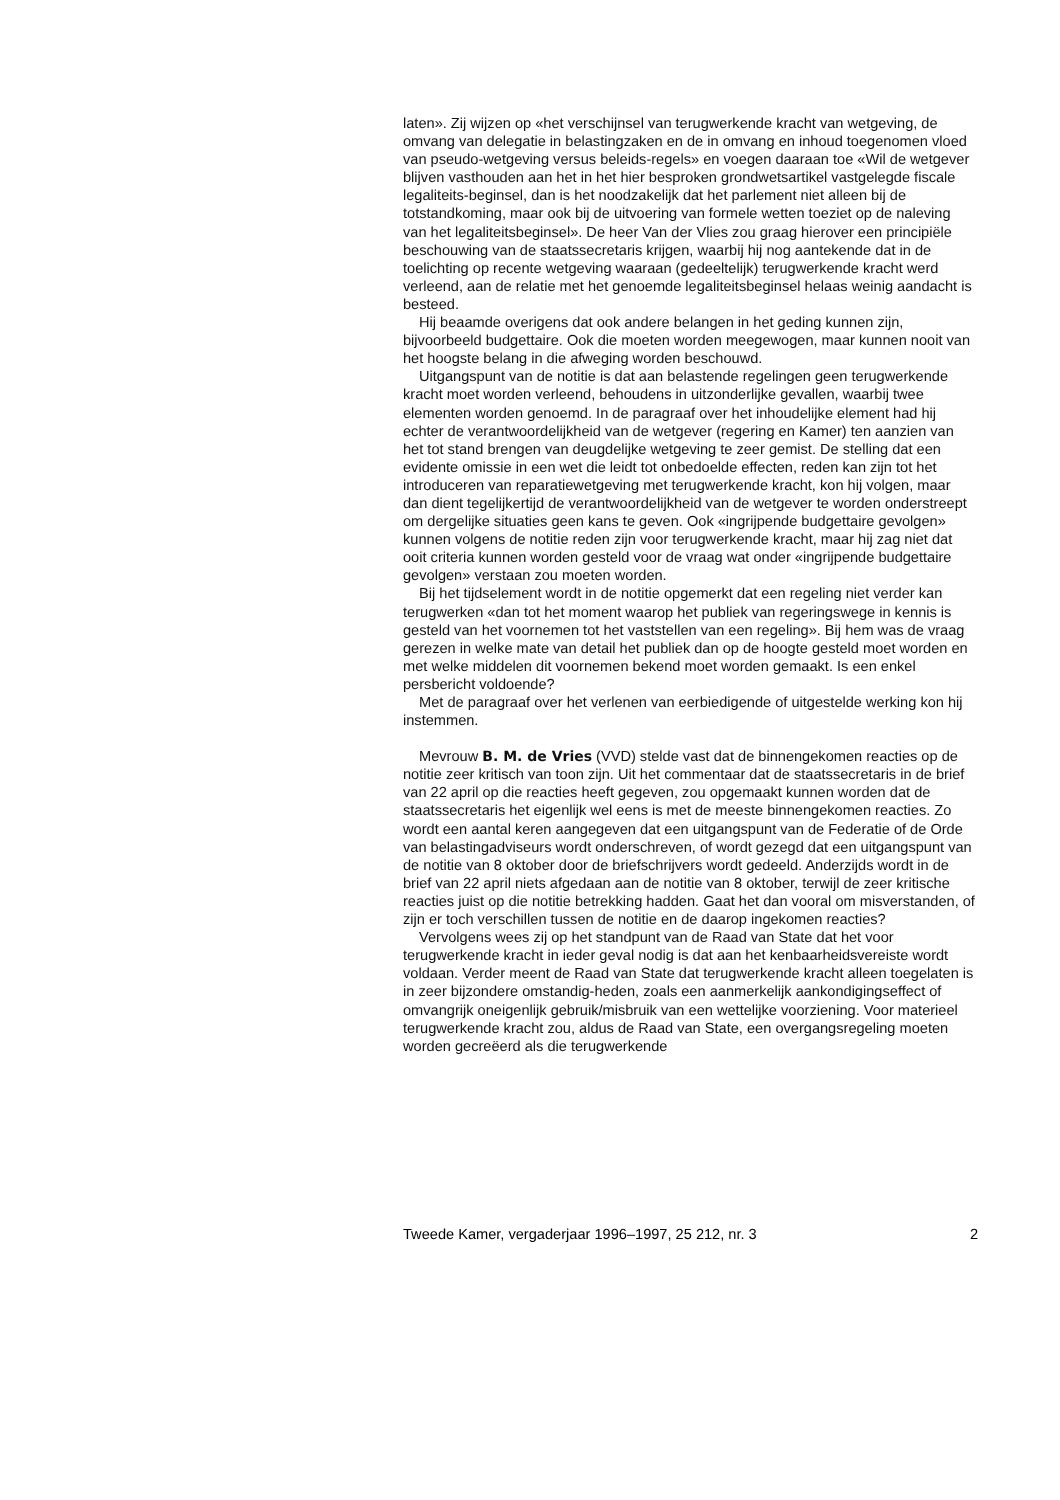laten». Zij wijzen op «het verschijnsel van terugwerkende kracht van wetgeving, de omvang van delegatie in belastingzaken en de in omvang en inhoud toegenomen vloed van pseudo-wetgeving versus beleids-regels» en voegen daaraan toe «Wil de wetgever blijven vasthouden aan het in het hier besproken grondwetsartikel vastgelegde fiscale legaliteits-beginsel, dan is het noodzakelijk dat het parlement niet alleen bij de totstandkoming, maar ook bij de uitvoering van formele wetten toeziet op de naleving van het legaliteitsbeginsel». De heer Van der Vlies zou graag hierover een principiële beschouwing van de staatssecretaris krijgen, waarbij hij nog aantekende dat in de toelichting op recente wetgeving waaraan (gedeeltelijk) terugwerkende kracht werd verleend, aan de relatie met het genoemde legaliteitsbeginsel helaas weinig aandacht is besteed.
Hij beaamde overigens dat ook andere belangen in het geding kunnen zijn, bijvoorbeeld budgettaire. Ook die moeten worden meegewogen, maar kunnen nooit van het hoogste belang in die afweging worden beschouwd.
Uitgangspunt van de notitie is dat aan belastende regelingen geen terugwerkende kracht moet worden verleend, behoudens in uitzonderlijke gevallen, waarbij twee elementen worden genoemd. In de paragraaf over het inhoudelijke element had hij echter de verantwoordelijkheid van de wetgever (regering en Kamer) ten aanzien van het tot stand brengen van deugdelijke wetgeving te zeer gemist. De stelling dat een evidente omissie in een wet die leidt tot onbedoelde effecten, reden kan zijn tot het introduceren van reparatiewetgeving met terugwerkende kracht, kon hij volgen, maar dan dient tegelijkertijd de verantwoordelijkheid van de wetgever te worden onderstreept om dergelijke situaties geen kans te geven. Ook «ingrijpende budgettaire gevolgen» kunnen volgens de notitie reden zijn voor terugwerkende kracht, maar hij zag niet dat ooit criteria kunnen worden gesteld voor de vraag wat onder «ingrijpende budgettaire gevolgen» verstaan zou moeten worden.
Bij het tijdselement wordt in de notitie opgemerkt dat een regeling niet verder kan terugwerken «dan tot het moment waarop het publiek van regeringswege in kennis is gesteld van het voornemen tot het vaststellen van een regeling». Bij hem was de vraag gerezen in welke mate van detail het publiek dan op de hoogte gesteld moet worden en met welke middelen dit voornemen bekend moet worden gemaakt. Is een enkel persbericht voldoende?
Met de paragraaf over het verlenen van eerbiedigende of uitgestelde werking kon hij instemmen.
Mevrouw B. M. de Vries (VVD) stelde vast dat de binnengekomen reacties op de notitie zeer kritisch van toon zijn. Uit het commentaar dat de staatssecretaris in de brief van 22 april op die reacties heeft gegeven, zou opgemaakt kunnen worden dat de staatssecretaris het eigenlijk wel eens is met de meeste binnengekomen reacties. Zo wordt een aantal keren aangegeven dat een uitgangspunt van de Federatie of de Orde van belastingadviseurs wordt onderschreven, of wordt gezegd dat een uitgangspunt van de notitie van 8 oktober door de briefschrijvers wordt gedeeld. Anderzijds wordt in de brief van 22 april niets afgedaan aan de notitie van 8 oktober, terwijl de zeer kritische reacties juist op die notitie betrekking hadden. Gaat het dan vooral om misverstanden, of zijn er toch verschillen tussen de notitie en de daarop ingekomen reacties?
Vervolgens wees zij op het standpunt van de Raad van State dat het voor terugwerkende kracht in ieder geval nodig is dat aan het kenbaarheidsvereiste wordt voldaan. Verder meent de Raad van State dat terugwerkende kracht alleen toegelaten is in zeer bijzondere omstandig-heden, zoals een aanmerkelijk aankondigingseffect of omvangrijk oneigenlijk gebruik/misbruik van een wettelijke voorziening. Voor materieel terugwerkende kracht zou, aldus de Raad van State, een overgangsregeling moeten worden gecreëerd als die terugwerkende
Tweede Kamer, vergaderjaar 1996–1997, 25 212, nr. 3 2